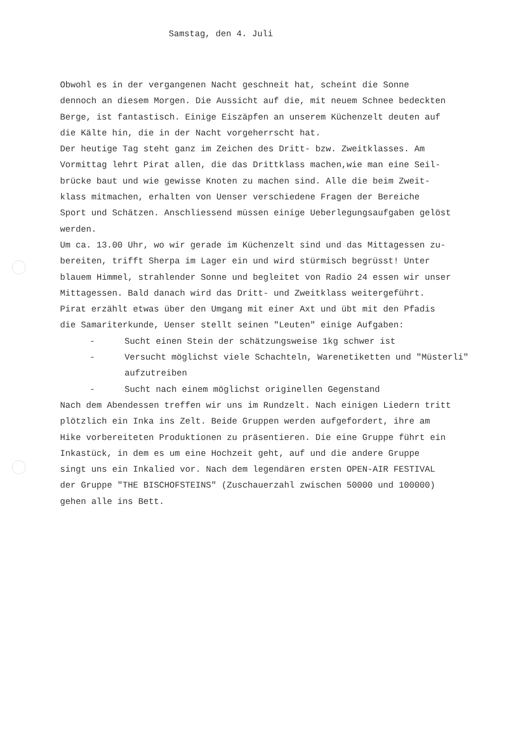Samstag, den 4. Juli
Obwohl es in der vergangenen Nacht geschneit hat, scheint die Sonne dennoch an diesem Morgen. Die Aussicht auf die, mit neuem Schnee bedeckten Berge, ist fantastisch. Einige Eiszäpfen an unserem Küchenzelt deuten auf die Kälte hin, die in der Nacht vorgeherrscht hat. Der heutige Tag steht ganz im Zeichen des Dritt- bzw. Zweitklasses. Am Vormittag lehrt Pirat allen, die das Drittklass machen,wie man eine Seil- brücke baut und wie gewisse Knoten zu machen sind. Alle die beim Zweit- klass mitmachen, erhalten von Uenser verschiedene Fragen der Bereiche Sport und Schätzen. Anschliessend müssen einige Ueberlegungsaufgaben gelöst werden. Um ca. 13.00 Uhr, wo wir gerade im Küchenzelt sind und das Mittagessen zu- bereiten, trifft Sherpa im Lager ein und wird stürmisch begrüsst! Unter blauem Himmel, strahlender Sonne und begleitet von Radio 24 essen wir unser Mittagessen. Bald danach wird das Dritt- und Zweitklass weitergeführt. Pirat erzählt etwas über den Umgang mit einer Axt und übt mit den Pfadis die Samariterkunde, Uenser stellt seinen "Leuten" einige Aufgaben:
- Sucht einen Stein der schätzungsweise 1kg schwer ist
- Versucht möglichst viele Schachteln, Warenetiketten und "Müsterli"
aufzutreiben
- Sucht nach einem möglichst originellen Gegenstand
Nach dem Abendessen treffen wir uns im Rundzelt. Nach einigen Liedern tritt plötzlich ein Inka ins Zelt. Beide Gruppen werden aufgefordert, ihre am Hike vorbereiteten Produktionen zu präsentieren. Die eine Gruppe führt ein Inkastück, in dem es um eine Hochzeit geht, auf und die andere Gruppe singt uns ein Inkalied vor. Nach dem legendären ersten OPEN-AIR FESTIVAL der Gruppe "THE BISCHOFSTEINS" (Zuschauerzahl zwischen 50000 und 100000) gehen alle ins Bett.